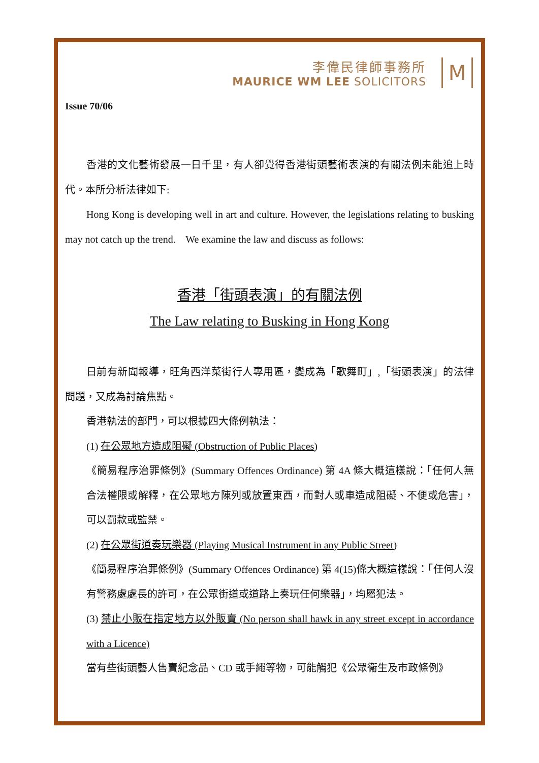李偉民律師事務所
MAURICE WM LEE SOLICITORS
M
Issue 70/06
香港的文化藝術發展一日千里，有人卻覺得香港街頭藝術表演的有關法例未能追上時代。本所分析法律如下:
Hong Kong is developing well in art and culture. However, the legislations relating to busking may not catch up the trend. We examine the law and discuss as follows:
香港「街頭表演」的有關法例
The Law relating to Busking in Hong Kong
日前有新聞報導，旺角西洋菜街行人專用區，變成為「歌舞町」,「街頭表演」的法律問題，又成為討論焦點。
香港執法的部門，可以根據四大條例執法：
(1) 在公眾地方造成阻礙 (Obstruction of Public Places)
《簡易程序治罪條例》(Summary Offences Ordinance) 第 4A 條大概這樣說：「任何人無合法權限或解釋，在公眾地方陳列或放置東西，而對人或車造成阻礙、不便或危害」，可以罰款或監禁。
(2) 在公眾街道奏玩樂器 (Playing Musical Instrument in any Public Street)
《簡易程序治罪條例》(Summary Offences Ordinance) 第 4(15)條大概這樣說：「任何人沒有警務處處長的許可，在公眾街道或道路上奏玩任何樂器」，均屬犯法。
(3) 禁止小販在指定地方以外販賣 (No person shall hawk in any street except in accordance with a Licence)
當有些街頭藝人售賣紀念品、CD 或手繩等物，可能觸犯《公眾衞生及市政條例》